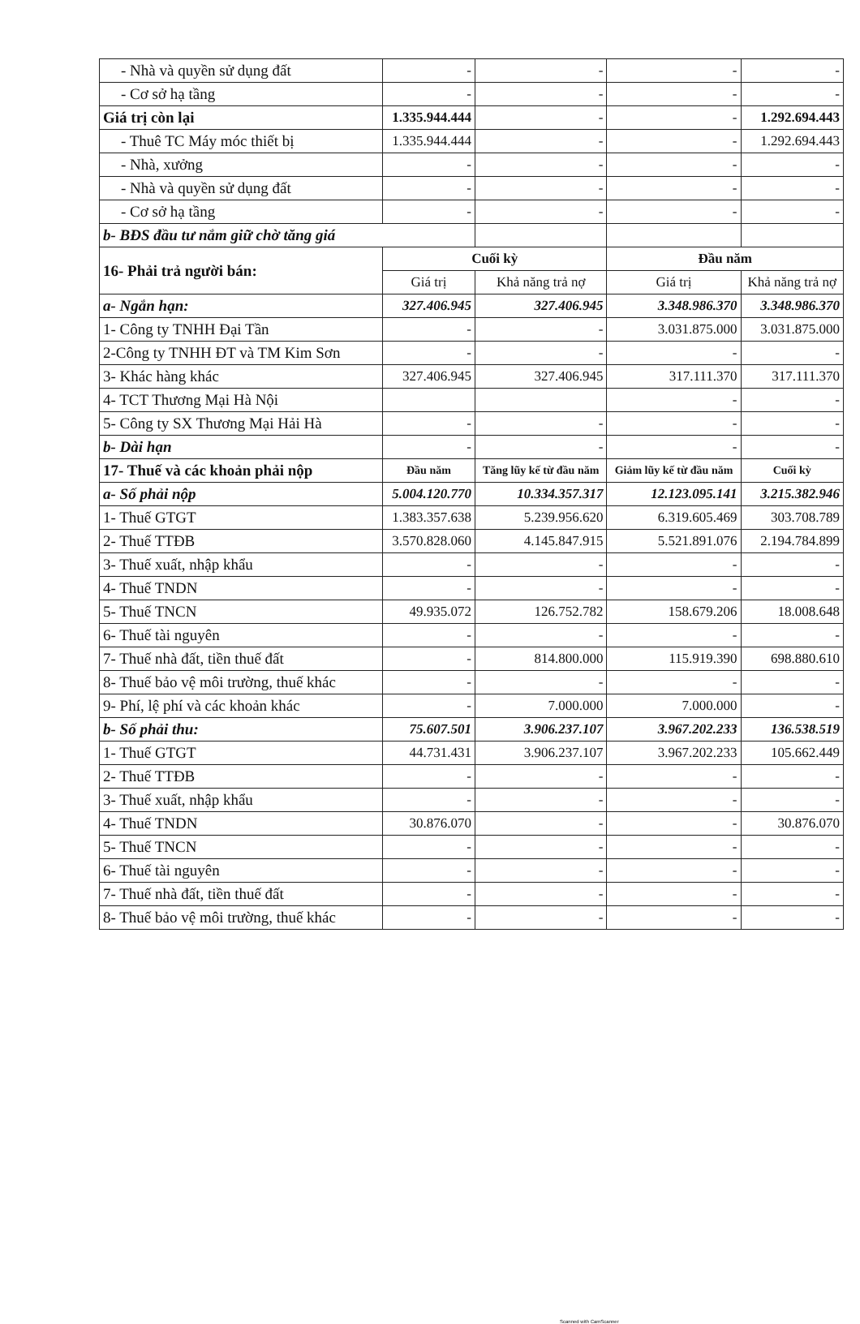| - Nhà và quyền sử dụng đất | - | - | - | - |
| - Cơ sở hạ tầng | - | - | - | - |
| Giá trị còn lại | 1.335.944.444 | - | - | 1.292.694.443 |
| - Thuê TC Máy móc thiết bị | 1.335.944.444 | - | - | 1.292.694.443 |
| - Nhà, xưởng | - | - | - | - |
| - Nhà và quyền sử dụng đất | - | - | - | - |
| - Cơ sở hạ tầng | - | - | - | - |
| b- BĐS đầu tư nắm giữ chờ tăng giá | | | | |
| 16- Phải trả người bán: | Cuối kỳ | | Đầu năm | |
| | Giá trị | Khả năng trả nợ | Giá trị | Khả năng trả nợ |
| a- Ngắn hạn: | 327.406.945 | 327.406.945 | 3.348.986.370 | 3.348.986.370 |
| 1- Công ty TNHH Đại Tần | - | - | 3.031.875.000 | 3.031.875.000 |
| 2-Công ty TNHH ĐT và TM Kim Sơn | - | - | - | - |
| 3- Khác hàng khác | 327.406.945 | 327.406.945 | 317.111.370 | 317.111.370 |
| 4- TCT Thương Mại Hà Nội | | | - | - |
| 5- Công ty SX Thương Mại Hải Hà | - | - | - | - |
| b- Dài hạn | - | - | - | - |
| 17- Thuế và các khoản phải nộp | Đầu năm | Tăng lũy kế từ đầu năm | Giảm lũy kế từ đầu năm | Cuối kỳ |
| a- Số phải nộp | 5.004.120.770 | 10.334.357.317 | 12.123.095.141 | 3.215.382.946 |
| 1- Thuế GTGT | 1.383.357.638 | 5.239.956.620 | 6.319.605.469 | 303.708.789 |
| 2- Thuế TTĐB | 3.570.828.060 | 4.145.847.915 | 5.521.891.076 | 2.194.784.899 |
| 3- Thuế xuất, nhập khẩu | - | - | - | - |
| 4- Thuế TNDN | - | - | - | - |
| 5- Thuế TNCN | 49.935.072 | 126.752.782 | 158.679.206 | 18.008.648 |
| 6- Thuế tài nguyên | - | - | - | - |
| 7- Thuế nhà đất, tiền thuế đất | - | 814.800.000 | 115.919.390 | 698.880.610 |
| 8- Thuế bảo vệ môi trường, thuế khác | - | - | - | - |
| 9- Phí, lệ phí và các khoản khác | - | 7.000.000 | 7.000.000 | - |
| b- Số phải thu: | 75.607.501 | 3.906.237.107 | 3.967.202.233 | 136.538.519 |
| 1- Thuế GTGT | 44.731.431 | 3.906.237.107 | 3.967.202.233 | 105.662.449 |
| 2- Thuế TTĐB | - | - | - | - |
| 3- Thuế xuất, nhập khẩu | - | - | - | - |
| 4- Thuế TNDN | 30.876.070 | - | - | 30.876.070 |
| 5- Thuế TNCN | - | - | - | - |
| 6- Thuế tài nguyên | - | - | - | - |
| 7- Thuế nhà đất, tiền thuế đất | - | - | - | - |
| 8- Thuế bảo vệ môi trường, thuế khác | - | - | - | - |
Scanned with CamScanner